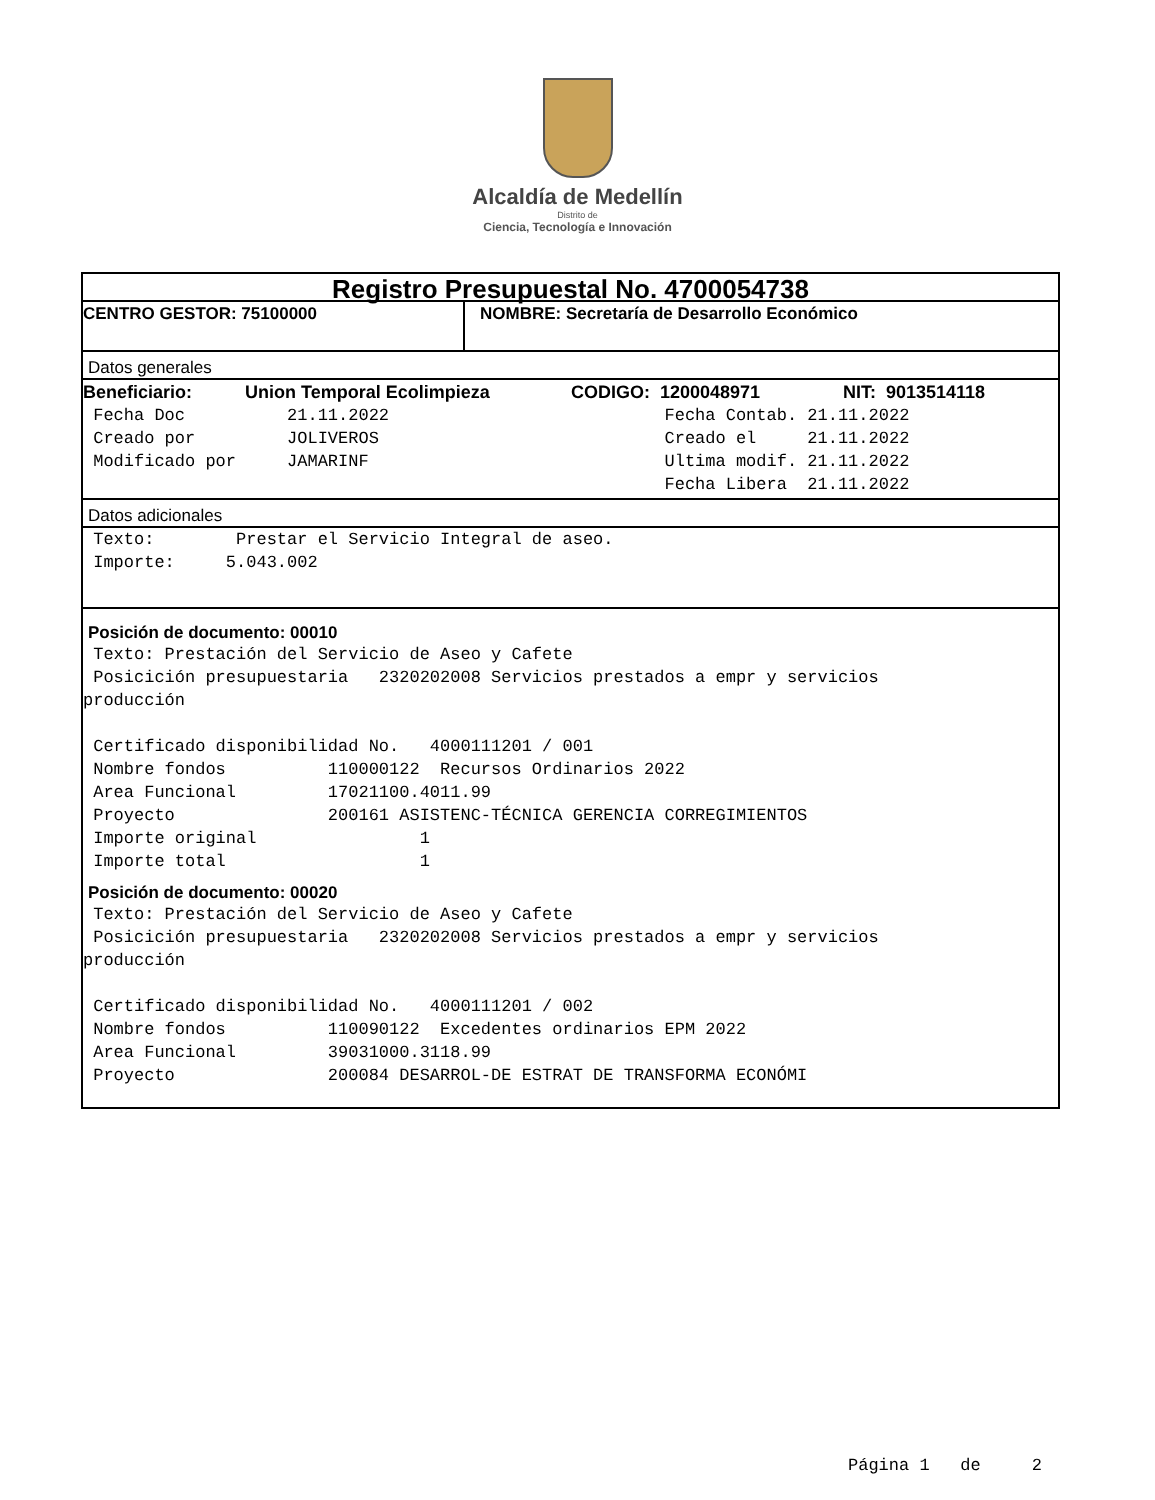Alcaldía de Medellín
Distrito de
Ciencia, Tecnología e Innovación
Registro Presupuestal No. 4700054738
CENTRO GESTOR: 75100000 NOMBRE: Secretaría de Desarrollo Económico
Datos generales
Beneficiario: Union Temporal Ecolimpieza CODIGO: 1200048971 NIT: 9013514118
 Fecha Doc          21.11.2022                           Fecha Contab. 21.11.2022
 Creado por         JOLIVEROS                            Creado el     21.11.2022
 Modificado por     JAMARINF                             Ultima modif. 21.11.2022
                                                         Fecha Libera  21.11.2022
Datos adicionales
 Texto:        Prestar el Servicio Integral de aseo.
 Importe:     5.043.002
Posición de documento: 00010
 Texto: Prestación del Servicio de Aseo y Cafete
 Posicición presupuestaria   2320202008 Servicios prestados a empr y servicios
producción

 Certificado disponibilidad No.   4000111201 / 001
 Nombre fondos          110000122  Recursos Ordinarios 2022
 Area Funcional         17021100.4011.99
 Proyecto               200161 ASISTENC-TÉCNICA GERENCIA CORREGIMIENTOS
 Importe original                1
 Importe total                   1
Posición de documento: 00020
 Texto: Prestación del Servicio de Aseo y Cafete
 Posicición presupuestaria   2320202008 Servicios prestados a empr y servicios
producción

 Certificado disponibilidad No.   4000111201 / 002
 Nombre fondos          110090122  Excedentes ordinarios EPM 2022
 Area Funcional         39031000.3118.99
 Proyecto               200084 DESARROL-DE ESTRAT DE TRANSFORMA ECONÓMI
Página 1 de 2